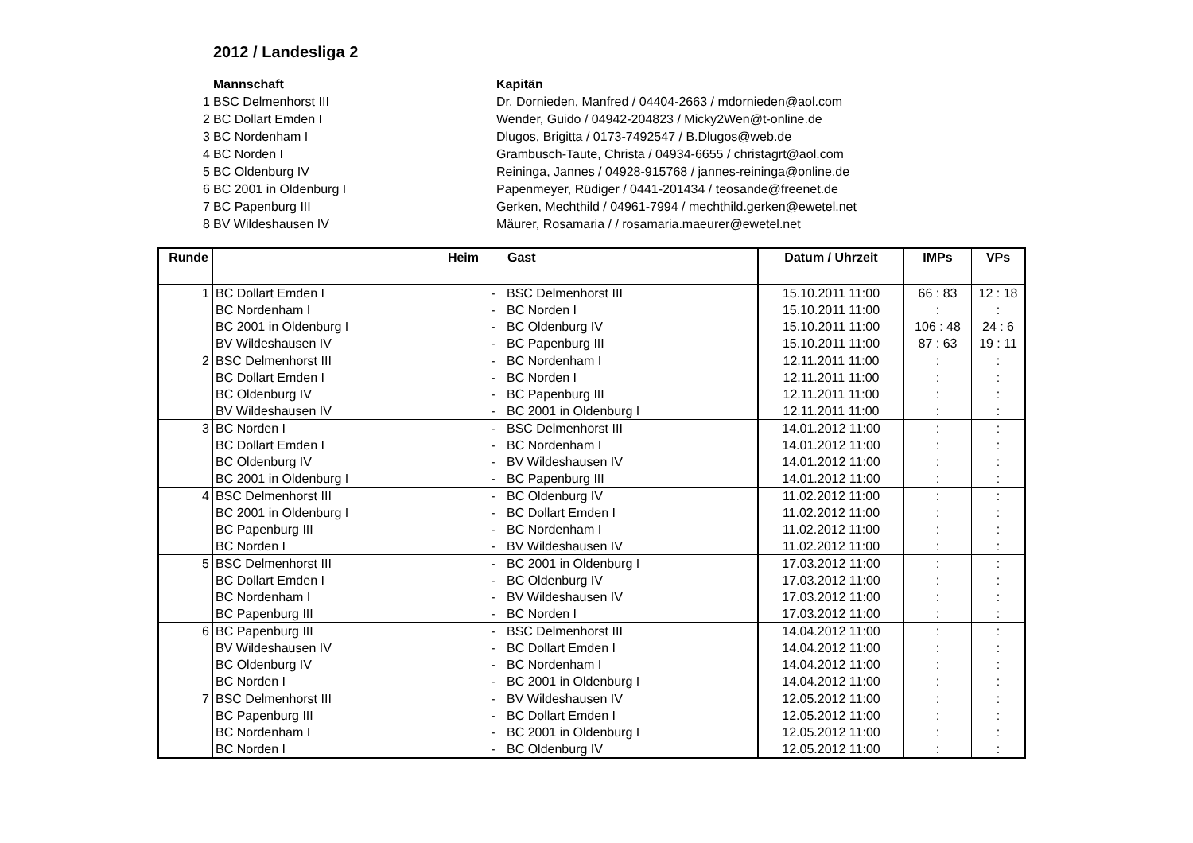2012 / Landesliga 2
| | Mannschaft | Kapitän |
| 1 | BSC Delmenhorst III | Dr. Dornieden, Manfred / 04404-2663 / mdornieden@aol.com |
| 2 | BC Dollart Emden I | Wender, Guido / 04942-204823 / Micky2Wen@t-online.de |
| 3 | BC Nordenham I | Dlugos, Brigitta / 0173-7492547 / B.Dlugos@web.de |
| 4 | BC Norden I | Grambusch-Taute, Christa / 04934-6655 / christagrt@aol.com |
| 5 | BC Oldenburg IV | Reininga, Jannes / 04928-915768 / jannes-reininga@online.de |
| 6 | BC 2001 in Oldenburg I | Papenmeyer, Rüdiger / 0441-201434 / teosande@freenet.de |
| 7 | BC Papenburg III | Gerken, Mechthild / 04961-7994 / mechthild.gerken@ewetel.net |
| 8 | BV Wildeshausen IV | Mäurer, Rosamaria / / rosamaria.maeurer@ewetel.net |
| Runde | Heim | | Gast | Datum / Uhrzeit | IMPs | VPs |
| --- | --- | --- | --- | --- | --- | --- |
| 1 | BC Dollart Emden I | - | BSC Delmenhorst III | 15.10.2011 11:00 | 66 : 83 | 12 : 18 |
| | BC Nordenham I | - | BC Norden I | 15.10.2011 11:00 | : | : |
| | BC 2001 in Oldenburg I | - | BC Oldenburg IV | 15.10.2011 11:00 | 106 : 48 | 24 : 6 |
| | BV Wildeshausen IV | - | BC Papenburg III | 15.10.2011 11:00 | 87 : 63 | 19 : 11 |
| 2 | BSC Delmenhorst III | - | BC Nordenham I | 12.11.2011 11:00 | : | : |
| | BC Dollart Emden I | - | BC Norden I | 12.11.2011 11:00 | : | : |
| | BC Oldenburg IV | - | BC Papenburg III | 12.11.2011 11:00 | : | : |
| | BV Wildeshausen IV | - | BC 2001 in Oldenburg I | 12.11.2011 11:00 | : | : |
| 3 | BC Norden I | - | BSC Delmenhorst III | 14.01.2012 11:00 | : | : |
| | BC Dollart Emden I | - | BC Nordenham I | 14.01.2012 11:00 | : | : |
| | BC Oldenburg IV | - | BV Wildeshausen IV | 14.01.2012 11:00 | : | : |
| | BC 2001 in Oldenburg I | - | BC Papenburg III | 14.01.2012 11:00 | : | : |
| 4 | BSC Delmenhorst III | - | BC Oldenburg IV | 11.02.2012 11:00 | : | : |
| | BC 2001 in Oldenburg I | - | BC Dollart Emden I | 11.02.2012 11:00 | : | : |
| | BC Papenburg III | - | BC Nordenham I | 11.02.2012 11:00 | : | : |
| | BC Norden I | - | BV Wildeshausen IV | 11.02.2012 11:00 | : | : |
| 5 | BSC Delmenhorst III | - | BC 2001 in Oldenburg I | 17.03.2012 11:00 | : | : |
| | BC Dollart Emden I | - | BC Oldenburg IV | 17.03.2012 11:00 | : | : |
| | BC Nordenham I | - | BV Wildeshausen IV | 17.03.2012 11:00 | : | : |
| | BC Papenburg III | - | BC Norden I | 17.03.2012 11:00 | : | : |
| 6 | BC Papenburg III | - | BSC Delmenhorst III | 14.04.2012 11:00 | : | : |
| | BV Wildeshausen IV | - | BC Dollart Emden I | 14.04.2012 11:00 | : | : |
| | BC Oldenburg IV | - | BC Nordenham I | 14.04.2012 11:00 | : | : |
| | BC Norden I | - | BC 2001 in Oldenburg I | 14.04.2012 11:00 | : | : |
| 7 | BSC Delmenhorst III | - | BV Wildeshausen IV | 12.05.2012 11:00 | : | : |
| | BC Papenburg III | - | BC Dollart Emden I | 12.05.2012 11:00 | : | : |
| | BC Nordenham I | - | BC 2001 in Oldenburg I | 12.05.2012 11:00 | : | : |
| | BC Norden I | - | BC Oldenburg IV | 12.05.2012 11:00 | : | : |